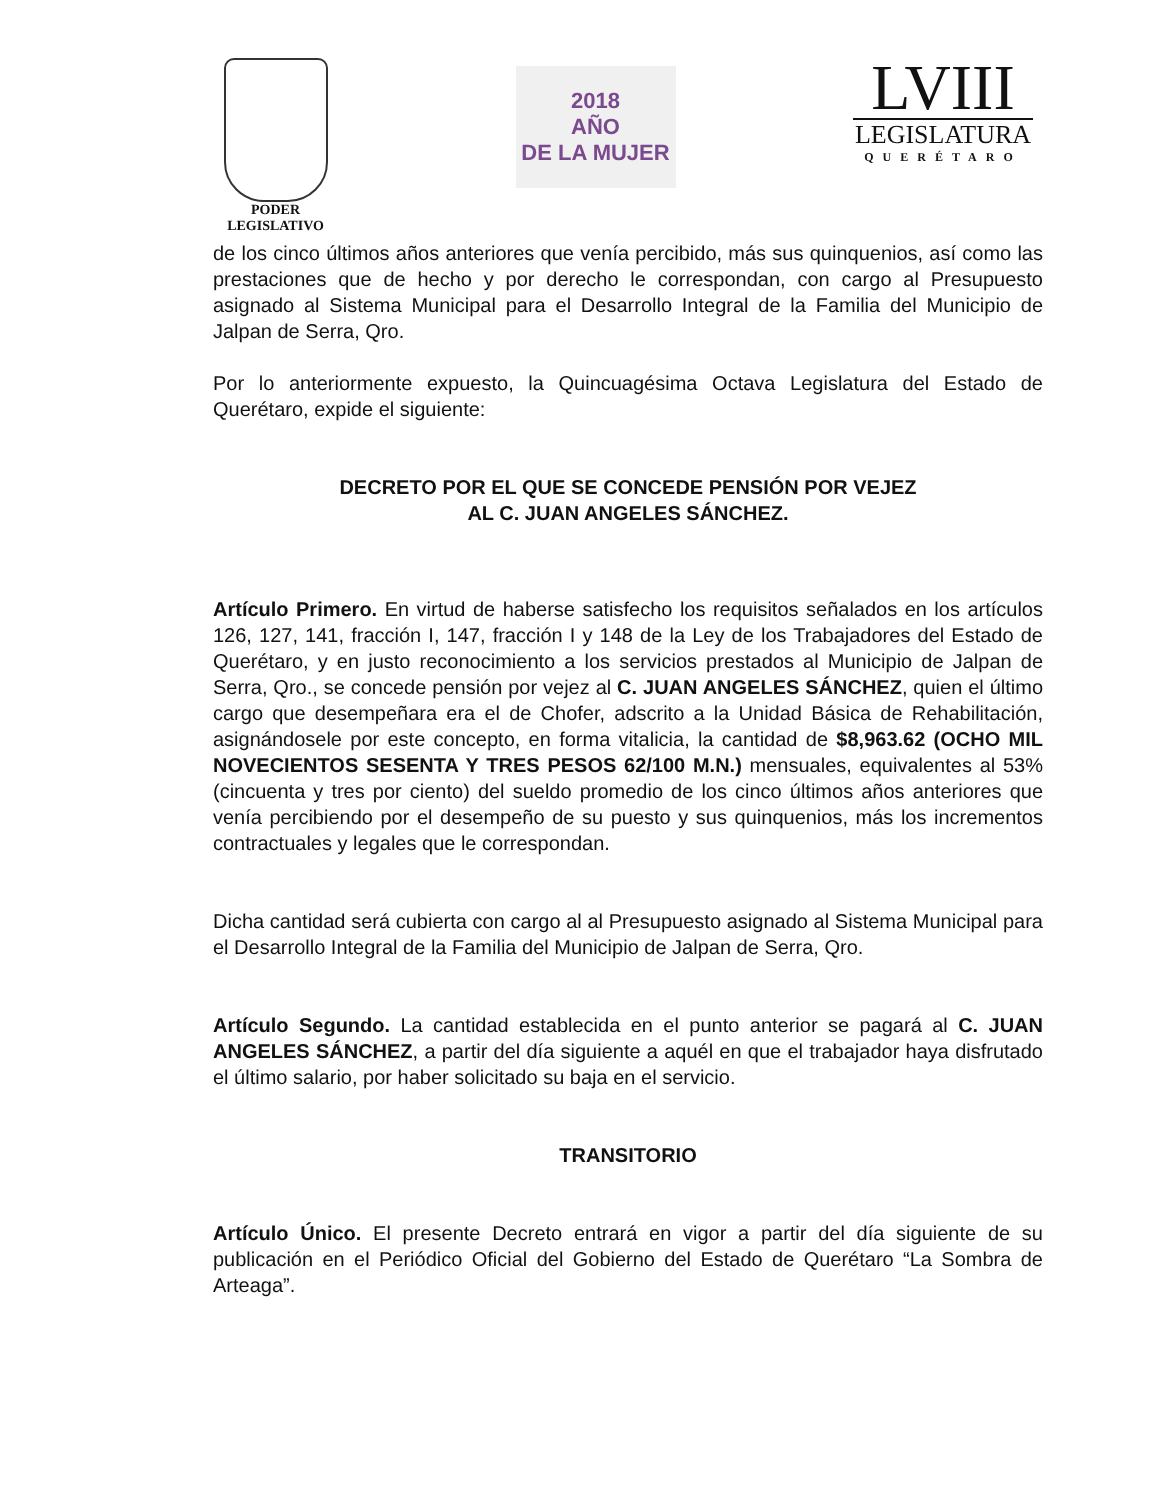PODER
LEGISLATIVO
2018
AÑO
DE LA MUJER
LVIII
LEGISLATURA
QUERÉTARO
de los cinco últimos años anteriores que venía percibido, más sus quinquenios, así como las prestaciones que de hecho y por derecho le correspondan, con cargo al Presupuesto asignado al Sistema Municipal para el Desarrollo Integral de la Familia del Municipio de Jalpan de Serra, Qro.
Por lo anteriormente expuesto, la Quincuagésima Octava Legislatura del Estado de Querétaro, expide el siguiente:
DECRETO POR EL QUE SE CONCEDE PENSIÓN POR VEJEZ
AL C. JUAN ANGELES SÁNCHEZ.
Artículo Primero. En virtud de haberse satisfecho los requisitos señalados en los artículos 126, 127, 141, fracción I, 147, fracción I y 148 de la Ley de los Trabajadores del Estado de Querétaro, y en justo reconocimiento a los servicios prestados al Municipio de Jalpan de Serra, Qro., se concede pensión por vejez al C. JUAN ANGELES SÁNCHEZ, quien el último cargo que desempeñara era el de Chofer, adscrito a la Unidad Básica de Rehabilitación, asignándosele por este concepto, en forma vitalicia, la cantidad de $8,963.62 (OCHO MIL NOVECIENTOS SESENTA Y TRES PESOS 62/100 M.N.) mensuales, equivalentes al 53% (cincuenta y tres por ciento) del sueldo promedio de los cinco últimos años anteriores que venía percibiendo por el desempeño de su puesto y sus quinquenios, más los incrementos contractuales y legales que le correspondan.
Dicha cantidad será cubierta con cargo al al Presupuesto asignado al Sistema Municipal para el Desarrollo Integral de la Familia del Municipio de Jalpan de Serra, Qro.
Artículo Segundo. La cantidad establecida en el punto anterior se pagará al C. JUAN ANGELES SÁNCHEZ, a partir del día siguiente a aquél en que el trabajador haya disfrutado el último salario, por haber solicitado su baja en el servicio.
TRANSITORIO
Artículo Único. El presente Decreto entrará en vigor a partir del día siguiente de su publicación en el Periódico Oficial del Gobierno del Estado de Querétaro “La Sombra de Arteaga”.